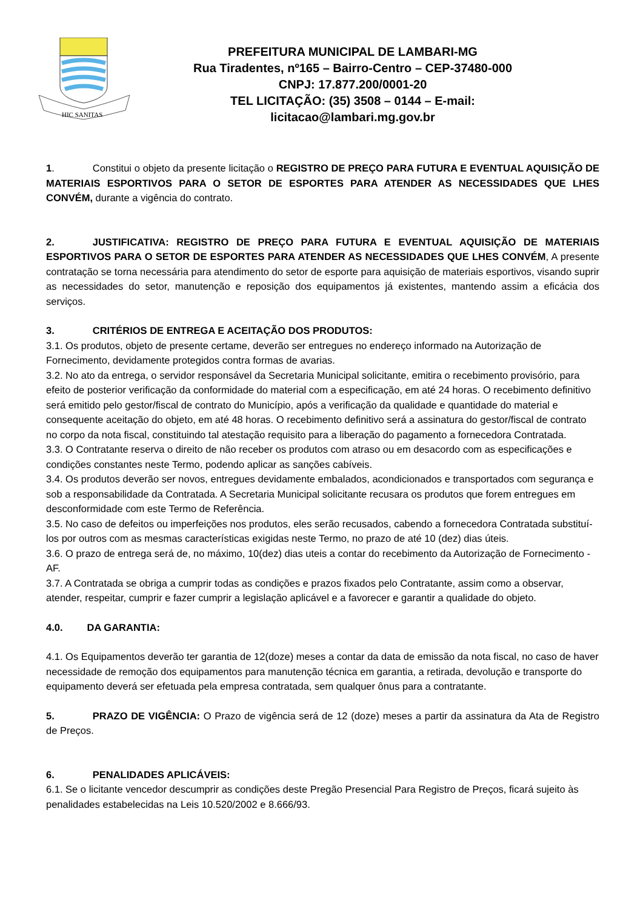HIC SANITAS
PREFEITURA MUNICIPAL DE LAMBARI-MG
Rua Tiradentes, nº165 – Bairro-Centro – CEP-37480-000
CNPJ: 17.877.200/0001-20
TEL LICITAÇÃO: (35) 3508 – 0144 – E-mail: licitacao@lambari.mg.gov.br
1. Constitui o objeto da presente licitação o REGISTRO DE PREÇO PARA FUTURA E EVENTUAL AQUISIÇÃO DE MATERIAIS ESPORTIVOS PARA O SETOR DE ESPORTES PARA ATENDER AS NECESSIDADES QUE LHES CONVÉM, durante a vigência do contrato.
2. JUSTIFICATIVA: REGISTRO DE PREÇO PARA FUTURA E EVENTUAL AQUISIÇÃO DE MATERIAIS ESPORTIVOS PARA O SETOR DE ESPORTES PARA ATENDER AS NECESSIDADES QUE LHES CONVÉM, A presente contratação se torna necessária para atendimento do setor de esporte para aquisição de materiais esportivos, visando suprir as necessidades do setor, manutenção e reposição dos equipamentos já existentes, mantendo assim a eficácia dos serviços.
3. CRITÉRIOS DE ENTREGA E ACEITAÇÃO DOS PRODUTOS:
3.1. Os produtos, objeto de presente certame, deverão ser entregues no endereço informado na Autorização de Fornecimento, devidamente protegidos contra formas de avarias.
3.2. No ato da entrega, o servidor responsável da Secretaria Municipal solicitante, emitira o recebimento provisório, para efeito de posterior verificação da conformidade do material com a especificação, em até 24 horas. O recebimento definitivo será emitido pelo gestor/fiscal de contrato do Município, após a verificação da qualidade e quantidade do material e consequente aceitação do objeto, em até 48 horas. O recebimento definitivo será a assinatura do gestor/fiscal de contrato no corpo da nota fiscal, constituindo tal atestação requisito para a liberação do pagamento a fornecedora Contratada.
3.3. O Contratante reserva o direito de não receber os produtos com atraso ou em desacordo com as especificações e condições constantes neste Termo, podendo aplicar as sanções cabíveis.
3.4. Os produtos deverão ser novos, entregues devidamente embalados, acondicionados e transportados com segurança e sob a responsabilidade da Contratada. A Secretaria Municipal solicitante recusara os produtos que forem entregues em desconformidade com este Termo de Referência.
3.5. No caso de defeitos ou imperfeições nos produtos, eles serão recusados, cabendo a fornecedora Contratada substituí-los por outros com as mesmas características exigidas neste Termo, no prazo de até 10 (dez) dias úteis.
3.6. O prazo de entrega será de, no máximo, 10(dez) dias uteis a contar do recebimento da Autorização de Fornecimento - AF.
3.7. A Contratada se obriga a cumprir todas as condições e prazos fixados pelo Contratante, assim como a observar, atender, respeitar, cumprir e fazer cumprir a legislação aplicável e a favorecer e garantir a qualidade do objeto.
4.0. DA GARANTIA:
4.1. Os Equipamentos deverão ter garantia de 12(doze) meses a contar da data de emissão da nota fiscal, no caso de haver necessidade de remoção dos equipamentos para manutenção técnica em garantia, a retirada, devolução e transporte do equipamento deverá ser efetuada pela empresa contratada, sem qualquer ônus para a contratante.
5. PRAZO DE VIGÊNCIA: O Prazo de vigência será de 12 (doze) meses a partir da assinatura da Ata de Registro de Preços.
6. PENALIDADES APLICÁVEIS:
6.1. Se o licitante vencedor descumprir as condições deste Pregão Presencial Para Registro de Preços, ficará sujeito às penalidades estabelecidas na Leis 10.520/2002 e 8.666/93.